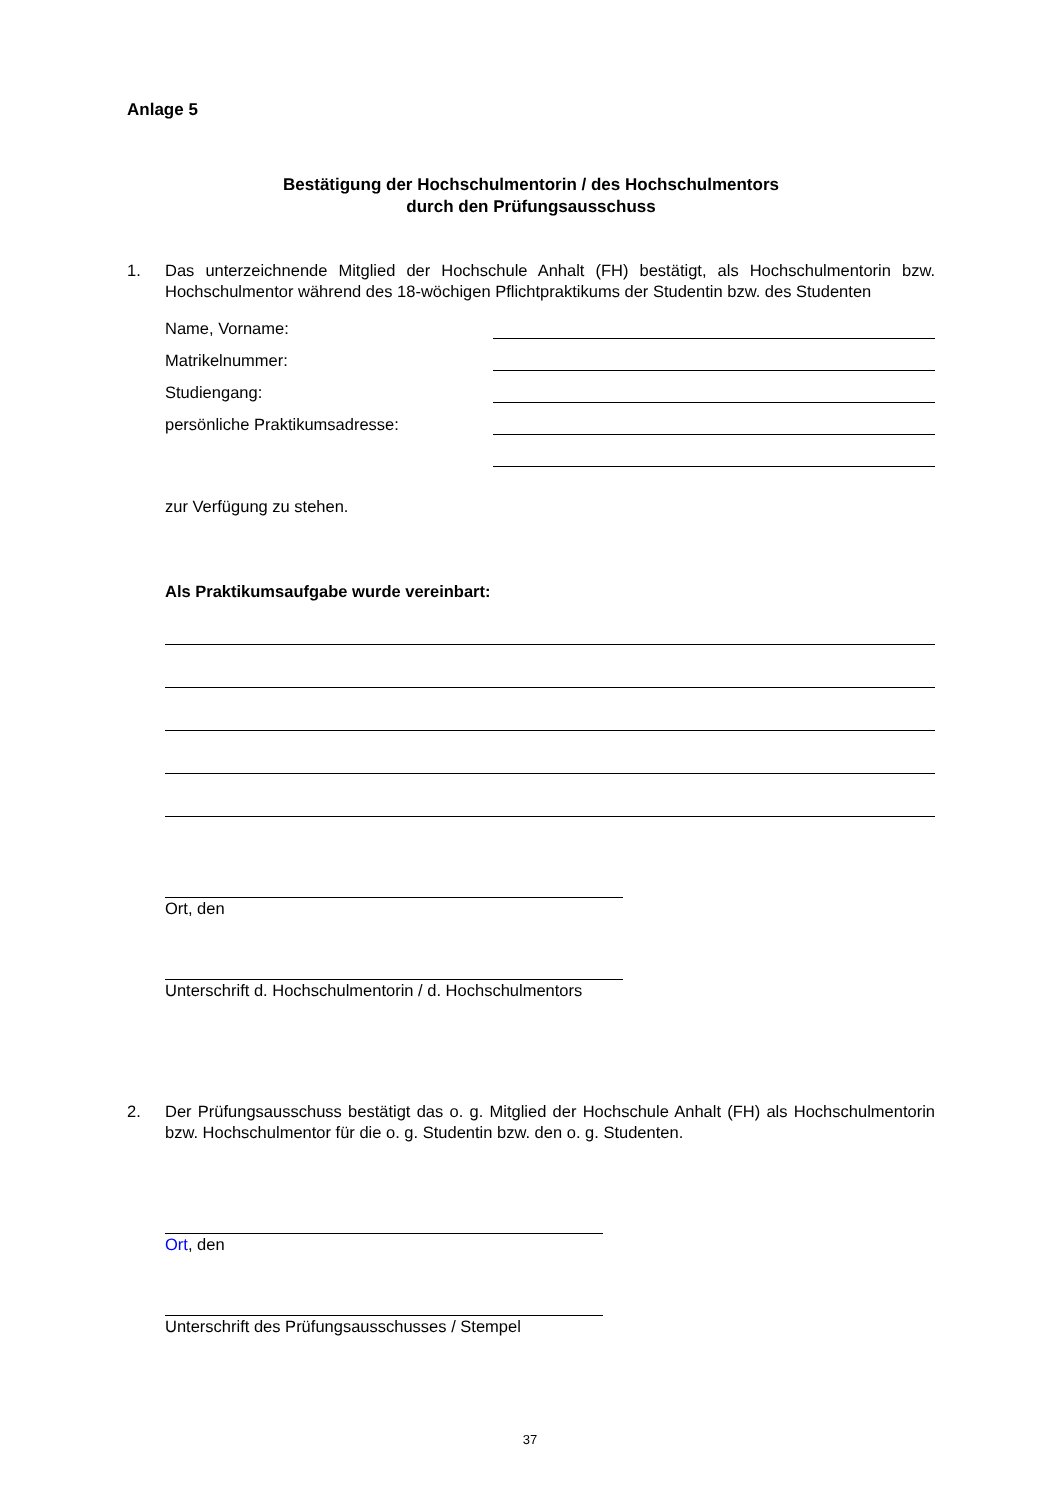Anlage 5
Bestätigung der Hochschulmentorin / des Hochschulmentors
durch den Prüfungsausschuss
1. Das unterzeichnende Mitglied der Hochschule Anhalt (FH) bestätigt, als Hochschulmentorin bzw. Hochschulmentor während des 18-wöchigen Pflichtpraktikums der Studentin bzw. des Studenten
Name, Vorname:
Matrikelnummer:
Studiengang:
persönliche Praktikumsadresse:
zur Verfügung zu stehen.
Als Praktikumsaufgabe wurde vereinbart:
Ort, den
Unterschrift d. Hochschulmentorin / d. Hochschulmentors
2. Der Prüfungsausschuss bestätigt das o. g. Mitglied der Hochschule Anhalt (FH) als Hochschulmentorin bzw. Hochschulmentor für die o. g. Studentin bzw. den o. g. Studenten.
Ort, den
Unterschrift des Prüfungsausschusses / Stempel
37